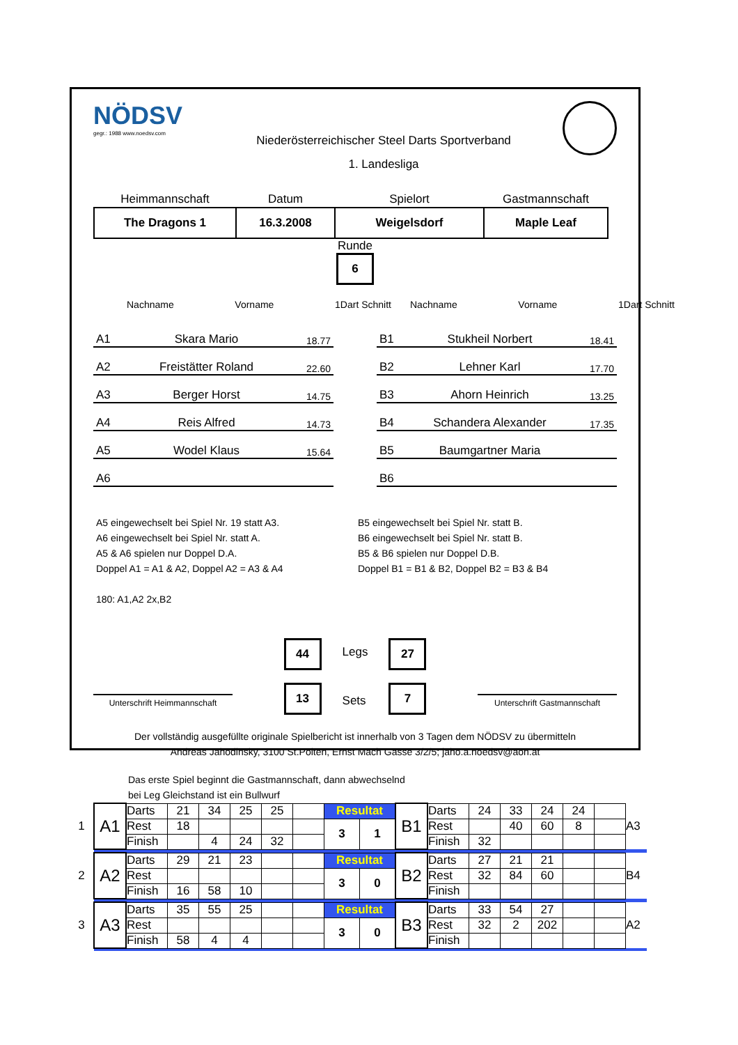NÖDSV
gegr.: 1988 www.noedsv.com
Niederösterreichischer Steel Darts Sportverband
1. Landesliga
| Heimmannschaft | Datum | Spielort | Gastmannschaft |
| --- | --- | --- | --- |
| The Dragons 1 | 16.3.2008 | Weigelsdorf | Maple Leaf |
Runde
6
Nachname Vorname 1Dart Schnitt
A1 Skara Mario 18.77
A2 Freistätter Roland 22.60
A3 Berger Horst 14.75
A4 Reis Alfred 14.73
A5 Wodel Klaus 15.64
A6
Nachname Vorname 1Dart Schnitt
B1 Stukheil Norbert 18.41
B2 Lehner Karl 17.70
B3 Ahorn Heinrich 13.25
B4 Schandera Alexander 17.35
B5 Baumgartner Maria
B6
A5 eingewechselt bei Spiel Nr. 19 statt A3.
A6 eingewechselt bei Spiel Nr. statt A.
A5 & A6 spielen nur Doppel D.A.
Doppel A1 = A1 & A2, Doppel A2 = A3 & A4
180: A1,A2 2x,B2
B5 eingewechselt bei Spiel Nr. statt B.
B6 eingewechselt bei Spiel Nr. statt B.
B5 & B6 spielen nur Doppel D.B.
Doppel B1 = B1 & B2, Doppel B2 = B3 & B4
Unterschrift Heimmannschaft
44
13
Legs
Sets
27
7
Unterschrift Gastmannschaft
Der vollständig ausgefüllte originale Spielbericht ist innerhalb von 3 Tagen dem NÖDSV zu übermitteln
Andreas Jahodinsky, 3100 St.Pölten, Ernst Mach Gasse 3/2/5; jaho.a.noedsv@aon.at
Das erste Spiel beginnt die Gastmannschaft, dann abwechselnd
bei Leg Gleichstand ist ein Bullwurf
| 1 | A1 | Darts | 21 | 34 | 25 | 25 | | Resultat | | B1 | Darts | 24 | 33 | 24 | 24 | | A3 |
| | | Rest | 18 | | | | | 3 | 1 | | Rest | | 40 | 60 | 8 | | |
| | | Finish | | 4 | 24 | 32 | | | | | Finish | 32 | | | | | |
| 2 | A2 | Darts | 29 | 21 | 23 | | | Resultat | | B2 | Darts | 27 | 21 | 21 | | | B4 |
| | | Rest | | | | | | 3 | 0 | | Rest | 32 | 84 | 60 | | | |
| | | Finish | 16 | 58 | 10 | | | | | | Finish | | | | | | |
| 3 | A3 | Darts | 35 | 55 | 25 | | | Resultat | | B3 | Darts | 33 | 54 | 27 | | | A2 |
| | | Rest | | | | | | 3 | 0 | | Rest | 32 | 2 | 202 | | | |
| | | Finish | 58 | 4 | 4 | | | | | | Finish | | | | | | |